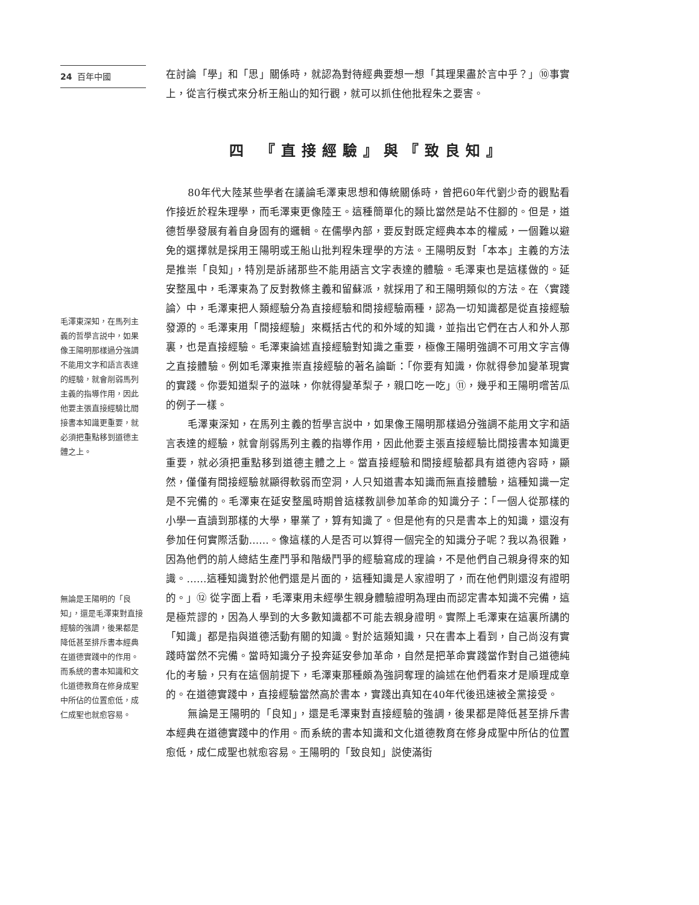24 百年中國
毛澤東深知，在馬列主義的哲學言説中，如果像王陽明那樣過分強調不能用文字和語言表達的經驗，就會削弱馬列主義的指導作用，因此他要主張直接經驗比間接書本知識更重要，就必須把重點移到道德主體之上。
無論是王陽明的「良知」，還是毛澤東對直接經驗的強調，後果都是降低甚至排斥書本經典在道德實踐中的作用。而系統的書本知識和文化道德教育在修身成聖中所佔的位置愈低，成仁成聖也就愈容易。
在討論「學」和「思」關係時，就認為對待經典要想一想「其理果盡於言中乎？」⑩事實上，從言行模式來分析王船山的知行觀，就可以抓住他批程朱之要害。
四 『直接經驗』與『致良知』
80年代大陸某些學者在議論毛澤東思想和傳統關係時，曾把60年代劉少奇的觀點看作接近於程朱理學，而毛澤東更像陸王。這種簡單化的類比當然是站不住腳的。但是，道德哲學發展有着自身固有的邏輯。在儒學內部，要反對既定經典本本的權威，一個難以避免的選擇就是採用王陽明或王船山批判程朱理學的方法。王陽明反對「本本」主義的方法是推崇「良知」，特別是訴諸那些不能用語言文字表達的體驗。毛澤東也是這樣做的。延安整風中，毛澤東為了反對教條主義和留蘇派，就採用了和王陽明類似的方法。在〈實踐論〉中，毛澤東把人類經驗分為直接經驗和間接經驗兩種，認為一切知識都是從直接經驗發源的。毛澤東用「間接經驗」來概括古代的和外域的知識，並指出它們在古人和外人那裏，也是直接經驗。毛澤東論述直接經驗對知識之重要，極像王陽明強調不可用文字言傳之直接體驗。例如毛澤東推崇直接經驗的著名論斷：「你要有知識，你就得參加變革現實的實踐。你要知道梨子的滋味，你就得變革梨子，親口吃一吃」⑪，幾乎和王陽明嚐苦瓜的例子一樣。
毛澤東深知，在馬列主義的哲學言説中，如果像王陽明那樣過分強調不能用文字和語言表達的經驗，就會削弱馬列主義的指導作用，因此他要主張直接經驗比間接書本知識更重要，就必須把重點移到道德主體之上。當直接經驗和間接經驗都具有道德內容時，顯然，僅僅有間接經驗就顯得軟弱而空洞，人只知道書本知識而無直接體驗，這種知識一定是不完備的。毛澤東在延安整風時期曾這樣教訓參加革命的知識分子：「一個人從那樣的小學一直讀到那樣的大學，畢業了，算有知識了。但是他有的只是書本上的知識，還沒有參加任何實際活動……。像這樣的人是否可以算得一個完全的知識分子呢？我以為很難，因為他們的前人總結生產鬥爭和階級鬥爭的經驗寫成的理論，不是他們自己親身得來的知識。……這種知識對於他們還是片面的，這種知識是人家證明了，而在他們則還沒有證明的。」⑫ 從字面上看，毛澤東用未經學生親身體驗證明為理由而認定書本知識不完備，這是極荒謬的，因為人學到的大多數知識都不可能去親身證明。實際上毛澤東在這裏所講的「知識」都是指與道德活動有關的知識。對於這類知識，只在書本上看到，自己尚沒有實踐時當然不完備。當時知識分子投奔延安參加革命，自然是把革命實踐當作對自己道德純化的考驗，只有在這個前提下，毛澤東那種頗為強詞奪理的論述在他們看來才是順理成章的。在道德實踐中，直接經驗當然高於書本，實踐出真知在40年代後迅速被全黨接受。
無論是王陽明的「良知」，還是毛澤東對直接經驗的強調，後果都是降低甚至排斥書本經典在道德實踐中的作用。而系統的書本知識和文化道德教育在修身成聖中所佔的位置愈低，成仁成聖也就愈容易。王陽明的「致良知」説使滿街